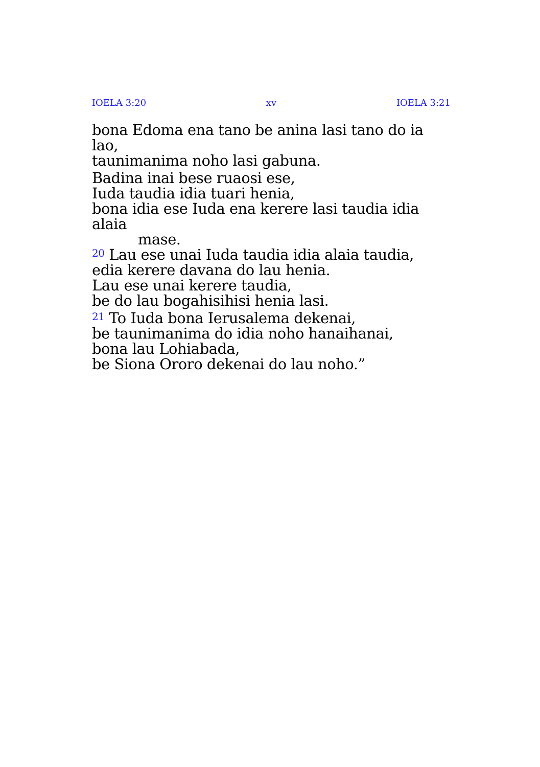IOELA 3:20 xv IOELA 3:21
bona Edoma ena tano be anina lasi tano do ia lao,
taunimanima noho lasi gabuna.
Badina inai bese ruaosi ese,
Iuda taudia idia tuari henia,
bona idia ese Iuda ena kerere lasi taudia idia alaia
mase.
<sup>20</sup> Lau ese unai Iuda taudia idia alaia taudia,
edia kerere davana do lau henia.
Lau ese unai kerere taudia,
be do lau bogahisihisi henia lasi.
<sup>21</sup> To Iuda bona Ierusalema dekenai,
be taunimanima do idia noho hanaihanai,
bona lau Lohiabada,
be Siona Ororo dekenai do lau noho.”